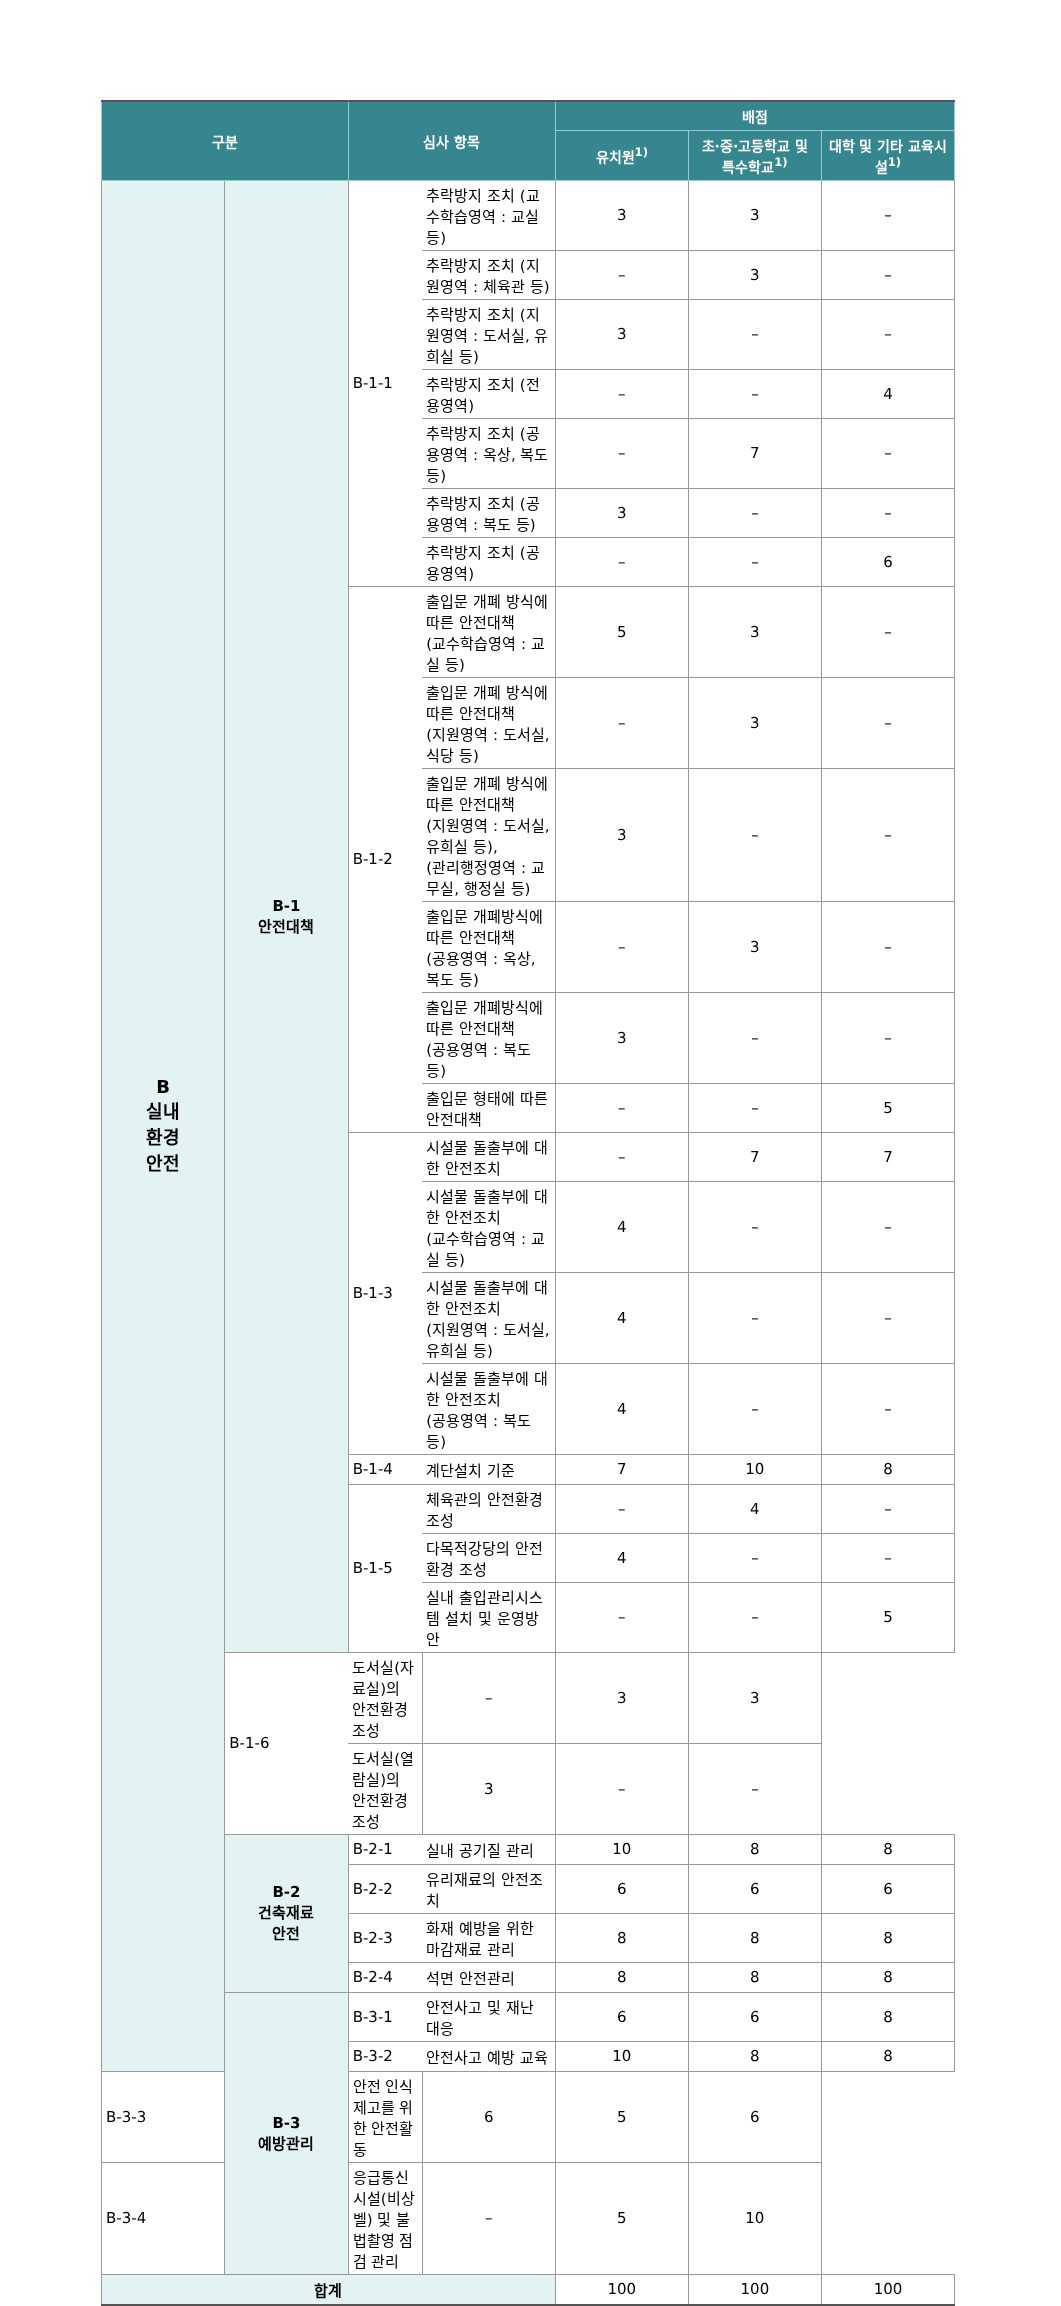| 구분 | | 심사 항목 | | 배점 | | |
| --- | --- | --- | --- | --- | --- | --- |
| | | | | 유치원<sup>1)</sup> | 초·중·고등학교 및 특수학교<sup>1)</sup> | 대학 및 기타 교육시설<sup>1)</sup> |
| B 실내 환경 안전 | B-1 안전대책 | B-1-1 | 추락방지 조치 (교수학습영역 : 교실 등) | 3 | 3 | – |
| | | | 추락방지 조치 (지원영역 : 체육관 등) | – | 3 | – |
| | | | 추락방지 조치 (지원영역 : 도서실, 유희실 등) | 3 | – | – |
| | | | 추락방지 조치 (전용영역) | – | – | 4 |
| | | | 추락방지 조치 (공용영역 : 옥상, 복도 등) | – | 7 | – |
| | | | 추락방지 조치 (공용영역 : 복도 등) | 3 | – | – |
| | | | 추락방지 조치 (공용영역) | – | – | 6 |
| | | B-1-2 | 출입문 개폐 방식에 따른 안전대책 (교수학습영역 : 교실 등) | 5 | 3 | – |
| | | | 출입문 개폐 방식에 따른 안전대책 (지원영역 : 도서실, 식당 등) | – | 3 | – |
| | | | 출입문 개폐 방식에 따른 안전대책 (지원영역 : 도서실, 유희실 등), (관리행정영역 : 교무실, 행정실 등) | 3 | – | – |
| | | | 출입문 개폐방식에 따른 안전대책 (공용영역 : 옥상, 복도 등) | – | 3 | – |
| | | | 출입문 개폐방식에 따른 안전대책 (공용영역 : 복도 등) | 3 | – | – |
| | | | 출입문 형태에 따른 안전대책 | – | – | 5 |
| | | B-1-3 | 시설물 돌출부에 대한 안전조치 | – | 7 | 7 |
| | | | 시설물 돌출부에 대한 안전조치 (교수학습영역 : 교실 등) | 4 | – | – |
| | | | 시설물 돌출부에 대한 안전조치 (지원영역 : 도서실, 유희실 등) | 4 | – | – |
| | | | 시설물 돌출부에 대한 안전조치 (공용영역 : 복도 등) | 4 | – | – |
| | | B-1-4 | 계단설치 기준 | 7 | 10 | 8 |
| | | B-1-5 | 체육관의 안전환경 조성 | – | 4 | – |
| | | | 다목적강당의 안전환경 조성 | 4 | – | – |
| | | | 실내 출입관리시스템 설치 및 운영방안 | – | – | 5 |
| | B-1-6 | 도서실(자료실)의 안전환경 조성 | – | 3 | 3 | |
| | | 도서실(열람실)의 안전환경 조성 | 3 | – | – | |
| | B-2 건축재료 안전 | B-2-1 | 실내 공기질 관리 | 10 | 8 | 8 |
| | | B-2-2 | 유리재료의 안전조치 | 6 | 6 | 6 |
| | | B-2-3 | 화재 예방을 위한 마감재료 관리 | 8 | 8 | 8 |
| | | B-2-4 | 석면 안전관리 | 8 | 8 | 8 |
| | B-3 예방관리 | B-3-1 | 안전사고 및 재난 대응 | 6 | 6 | 8 |
| | | B-3-2 | 안전사고 예방 교육 | 10 | 8 | 8 |
| B-3-3 | | 안전 인식 제고를 위한 안전활동 | 6 | 5 | 6 | |
| B-3-4 | | 응급통신시설(비상벨) 및 불법촬영 점검 관리 | – | 5 | 10 | |
| 합계 | | | | 100 | 100 | 100 |